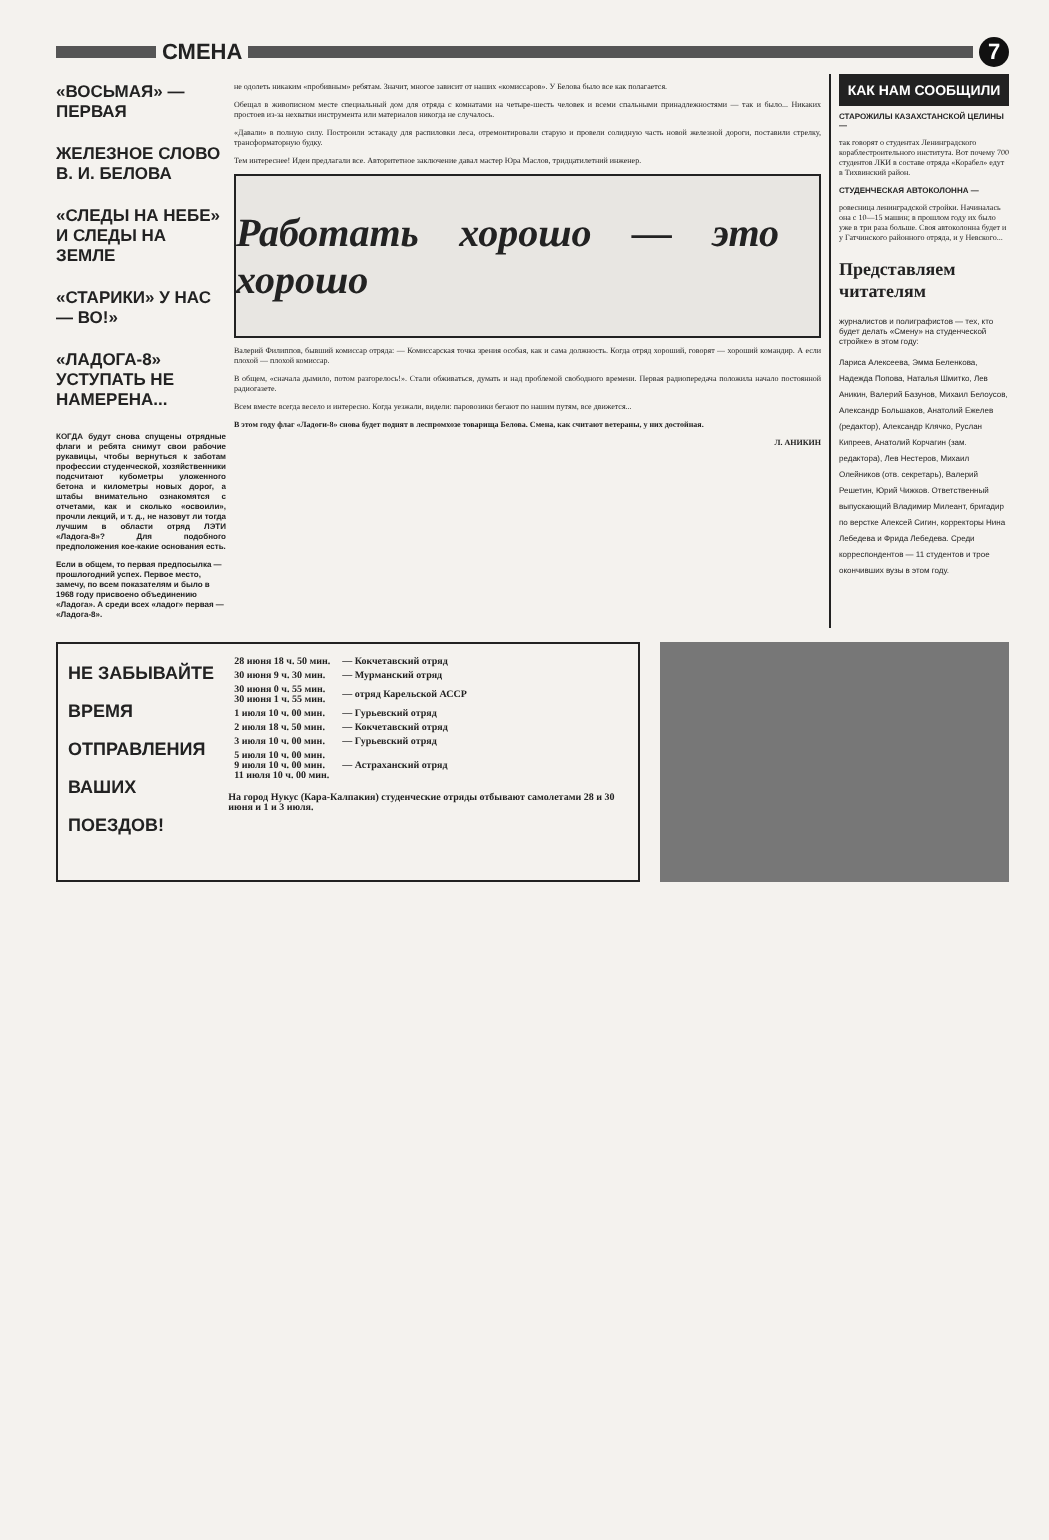СМЕНА
7
«ВОСЬМАЯ» — ПЕРВАЯ
ЖЕЛЕЗНОЕ СЛОВО В. И. БЕЛОВА
«СЛЕДЫ НА НЕБЕ» И СЛЕДЫ НА ЗЕМЛЕ
«СТАРИКИ» У НАС — ВО!»
«ЛАДОГА-8» УСТУПАТЬ НЕ НАМЕРЕНА...
КОГДА будут снова спущены отрядные флаги и ребята снимут свои рабочие рукавицы, чтобы вернуться к заботам профессии студенческой, хозяйственники подсчитают кубометры уложенного бетона и километры новых дорог, а штабы внимательно ознакомятся с отчетами, как и сколько «освоили», прочли лекций, и т. д., не назовут ли тогда лучшим в области отряд ЛЭТИ «Ладога-8»? Для подобного предположения кое-какие основания есть.
Если в общем, то первая предпосылка — прошлогодний успех. Первое место, замечу, по всем показателям и было в 1968 году присвоено объединению «Ладога». А среди всех «ладог» первая — «Ладога-8».
не одолеть никаким «пробивным» ребятам. Значит, многое зависит от наших «комиссаров». У Белова было все как полагается.
Обещал в живописном месте специальный дом для отряда с комнатами на четыре-шесть человек и всеми спальными принадлежностями — так и было... Никаких простоев из-за нехватки инструмента или материалов никогда не случалось.
«Давали» в полную силу. Построили эстакаду для распиловки леса, отремонтировали старую и провели солидную часть новой железной дороги, поставили стрелку, трансформаторную будку.
Тем интереснее! Идеи предлагали все. Авторитетное заключение давал мастер Юра Маслов, тридцатилетний инженер.
Работать хорошо — это хорошо
Валерий Филиппов, бывший комиссар отряда: — Комиссарская точка зрения особая, как и сама должность. Когда отряд хороший, говорят — хороший командир. А если плохой — плохой комиссар.
В общем, «сначала дымило, потом разгорелось!». Стали обживаться, думать и над проблемой свободного времени. Первая радиопередача положила начало постоянной радиогазете.
Всем вместе всегда весело и интересно. Когда уезжали, видели: паровозики бегают по нашим путям, все движется...
В этом году флаг «Ладоги-8» снова будет поднят в леспромхозе товарища Белова. Смена, как считают ветераны, у них достойная.
Л. АНИКИН
КАК НАМ СООБЩИЛИ
СТАРОЖИЛЫ КАЗАХСТАНСКОЙ ЦЕЛИНЫ —
так говорят о студентах Ленинградского кораблестроительного института. Вот почему 700 студентов ЛКИ в составе отряда «Корабел» едут в Тихвинский район.
СТУДЕНЧЕСКАЯ АВТОКОЛОННА —
ровесница ленинградской стройки. Начиналась она с 10—15 машин; в прошлом году их было уже в три раза больше. Своя автоколонна будет и у Гатчинского районного отряда, и у Невского...
Представляем читателям
журналистов и полиграфистов — тех, кто будет делать «Смену» на студенческой стройке» в этом году:
Лариса Алексеева, Эмма Беленкова, Надежда Попова, Наталья Шмитко, Лев Аникин, Валерий Базунов, Михаил Белоусов, Александр Большаков, Анатолий Ежелев (редактор), Александр Клячко, Руслан Кипреев, Анатолий Корчагин (зам. редактора), Лев Нестеров, Михаил Олейников (отв. секретарь), Валерий Решетин, Юрий Чижков. Ответственный выпускающий Владимир Милеант, бригадир по верстке Алексей Сигин, корректоры Нина Лебедева и Фрида Лебедева. Среди корреспондентов — 11 студентов и трое окончивших вузы в этом году.
НЕ ЗАБЫВАЙТЕ ВРЕМЯ ОТПРАВЛЕНИЯ ВАШИХ ПОЕЗДОВ!
| 28 июня 18 ч. 50 мин. | — Кокчетавский отряд |
| 30 июня 9 ч. 30 мин. | — Мурманский отряд |
| 30 июня 0 ч. 55 мин. 30 июня 1 ч. 55 мин. | — отряд Карельской АССР |
| 1 июля 10 ч. 00 мин. | — Гурьевский отряд |
| 2 июля 18 ч. 50 мин. | — Кокчетавский отряд |
| 3 июля 10 ч. 00 мин. | — Гурьевский отряд |
| 5 июля 10 ч. 00 мин. 9 июля 10 ч. 00 мин. 11 июля 10 ч. 00 мин. | — Астраханский отряд |
На город Нукус (Кара-Калпакия) студенческие отряды отбывают самолетами 28 и 30 июня и 1 и 3 июля.